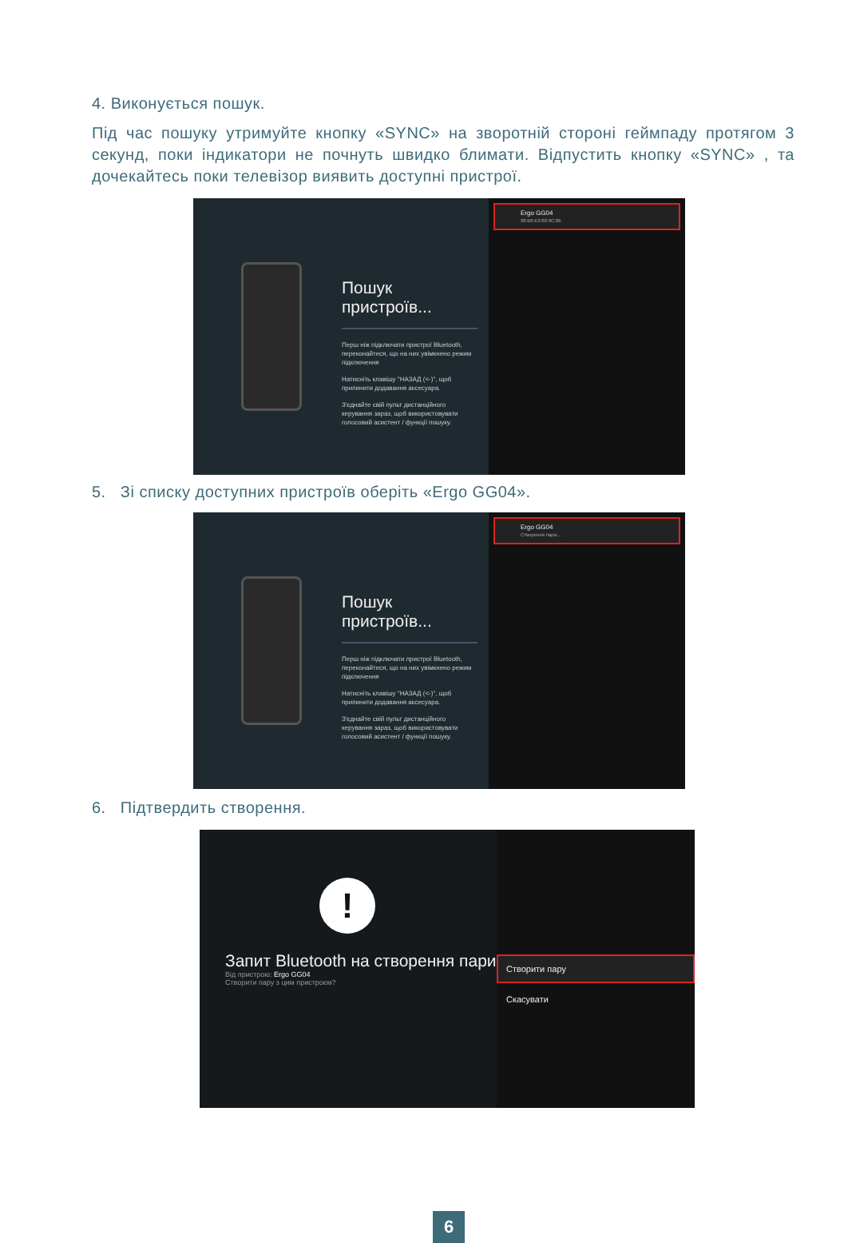4. Виконується пошук.
Під час пошуку утримуйте кнопку «SYNC» на зворотній стороні геймпаду протягом 3 секунд, поки індикатори не почнуть швидко блимати. Відпустить кнопку «SYNC» , та дочекайтесь поки телевізор виявить доступні пристрої.
Пошук
пристроїв...
Перш ніж підключати пристрої Bluetooth, переконайтеся, що на них увімкнено режим підключення
Натисніть клавішу "НАЗАД (<-)", щоб припинити додавання аксесуара.
З'єднайте свій пульт дистанційного керування зараз, щоб використовувати голосовий асистент / функції пошуку.
Ergo GG04
98:B6:E9:60:9C:8E
5. Зі списку доступних пристроїв оберіть «Ergo GG04».
Пошук
пристроїв...
Перш ніж підключати пристрої Bluetooth, переконайтеся, що на них увімкнено режим підключення
Натисніть клавішу "НАЗАД (<-)", щоб припинити додавання аксесуара.
З'єднайте свій пульт дистанційного керування зараз, щоб використовувати голосовий асистент / функції пошуку.
Ergo GG04
Створення пари...
6. Підтвердить створення.
!
Запит Bluetooth на створення пари
Від пристрою: Ergo GG04
Створити пару з цим пристроєм?
Створити пару
Скасувати
6